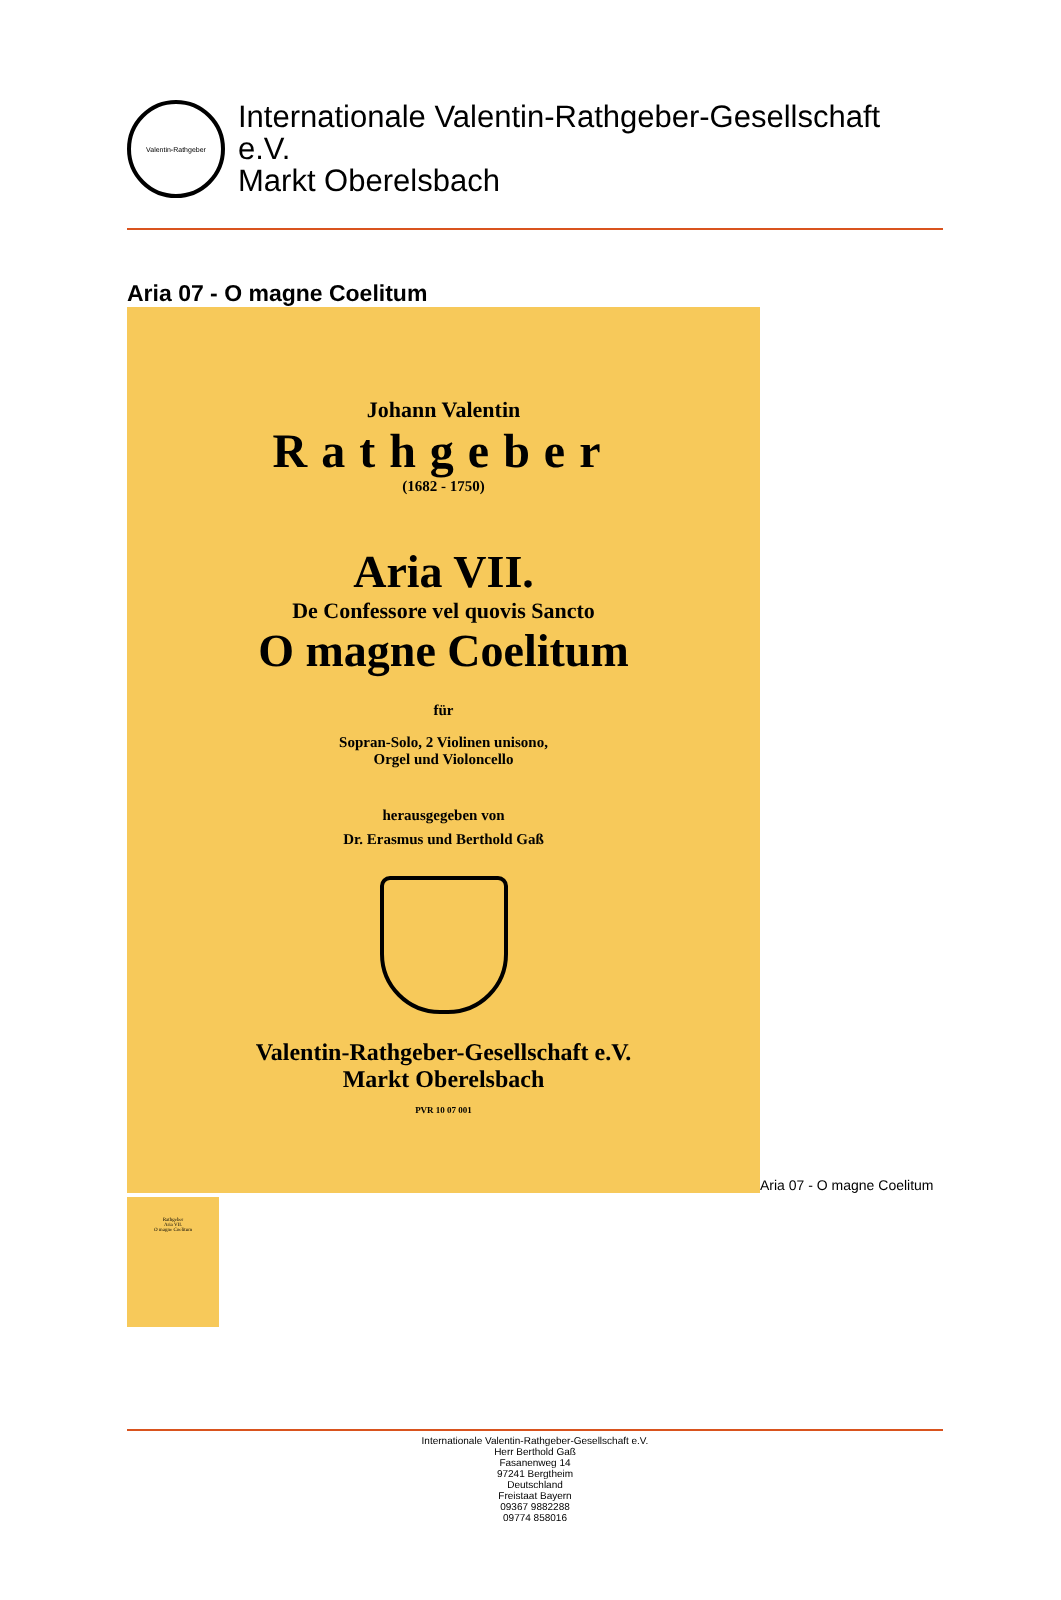Valentin-Rathgeber
Internationale Valentin-Rathgeber-Gesellschaft
e.V.
Markt Oberelsbach
Aria 07 - O magne Coelitum
Johann Valentin
Rathgeber
(1682 - 1750)
Aria VII.
De Confessore vel quovis Sancto
O magne Coelitum
für
Sopran-Solo, 2 Violinen unisono,
Orgel und Violoncello
herausgegeben von
Dr. Erasmus und Berthold Gaß
Valentin-Rathgeber-Gesellschaft e.V.
Markt Oberelsbach
PVR 10 07 001
Aria 07 - O magne Coelitum
Rathgeber
Aria VII.
O magne Coelitum
Internationale Valentin-Rathgeber-Gesellschaft e.V.
Herr Berthold Gaß
Fasanenweg 14
97241 Bergtheim
Deutschland
Freistaat Bayern
09367 9882288
09774 858016